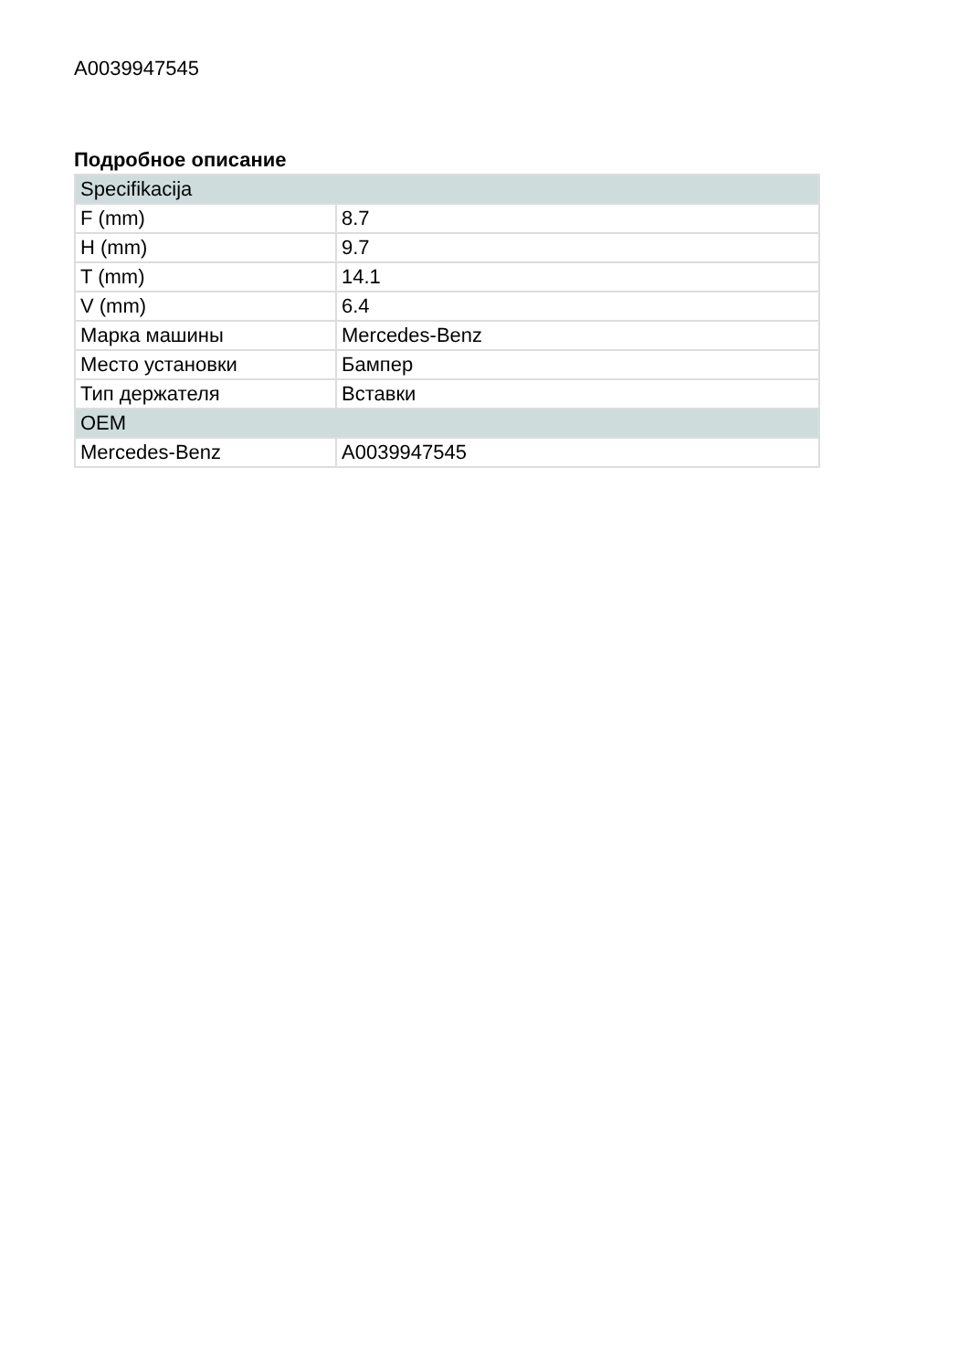A0039947545
Подробное описание
| Specifikacija | |
| --- | --- |
| F (mm) | 8.7 |
| H (mm) | 9.7 |
| T (mm) | 14.1 |
| V (mm) | 6.4 |
| Марка машины | Mercedes-Benz |
| Место установки | Бампер |
| Тип держателя | Вставки |
| OEM | |
| Mercedes-Benz | A0039947545 |